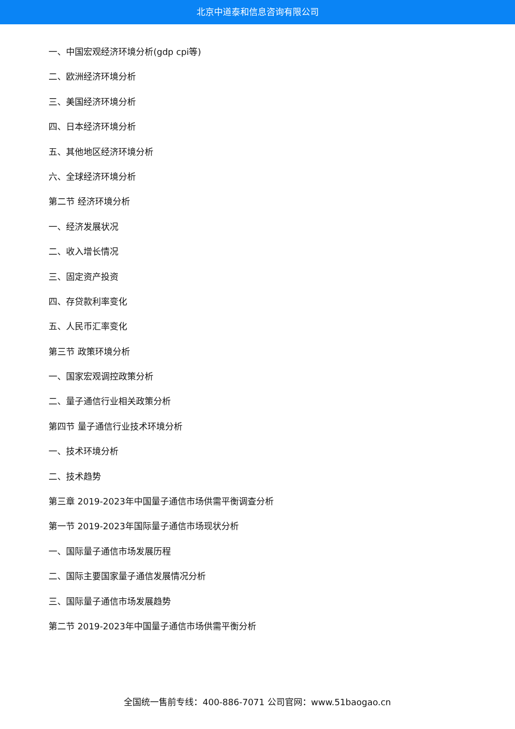北京中道泰和信息咨询有限公司
一、中国宏观经济环境分析(gdp cpi等)
二、欧洲经济环境分析
三、美国经济环境分析
四、日本经济环境分析
五、其他地区经济环境分析
六、全球经济环境分析
第二节 经济环境分析
一、经济发展状况
二、收入增长情况
三、固定资产投资
四、存贷款利率变化
五、人民币汇率变化
第三节 政策环境分析
一、国家宏观调控政策分析
二、量子通信行业相关政策分析
第四节 量子通信行业技术环境分析
一、技术环境分析
二、技术趋势
第三章 2019-2023年中国量子通信市场供需平衡调查分析
第一节 2019-2023年国际量子通信市场现状分析
一、国际量子通信市场发展历程
二、国际主要国家量子通信发展情况分析
三、国际量子通信市场发展趋势
第二节 2019-2023年中国量子通信市场供需平衡分析
全国统一售前专线：400-886-7071 公司官网：www.51baogao.cn